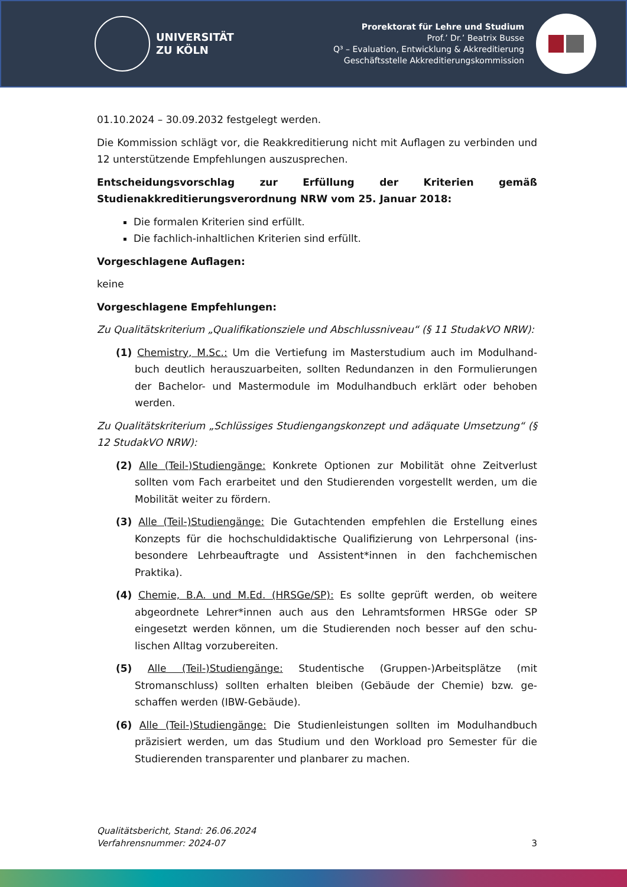UNIVERSITÄT
ZU KÖLN
Prorektorat für Lehre und Studium
Prof.’ Dr.’ Beatrix Busse
Q³ – Evaluation, Entwicklung & Akkreditierung
Geschäftsstelle Akkreditierungskommission
01.10.2024 – 30.09.2032 festgelegt werden.
Die Kommission schlägt vor, die Reakkreditierung nicht mit Auflagen zu verbinden und 12 unterstützende Empfehlungen auszusprechen.
Entscheidungsvorschlag zur Erfüllung der Kriterien gemäß Studienakkreditie­rungsverordnung NRW vom 25. Januar 2018:
Die formalen Kriterien sind erfüllt.
Die fachlich-inhaltlichen Kriterien sind erfüllt.
Vorgeschlagene Auflagen:
keine
Vorgeschlagene Empfehlungen:
Zu Qualitätskriterium „Qualifikationsziele und Abschlussniveau“ (§ 11 StudakVO NRW):
(1) Chemistry, M.Sc.: Um die Vertiefung im Masterstudium auch im Modulhand­buch deutlich herauszuarbeiten, sollten Redundanzen in den Formulierungen der Bachelor- und Mastermodule im Modulhandbuch erklärt oder behoben werden.
Zu Qualitätskriterium „Schlüssiges Studiengangskonzept und adäquate Umsetzung“ (§ 12 StudakVO NRW):
(2) Alle (Teil-)Studiengänge: Konkrete Optionen zur Mobilität ohne Zeitverlust sollten vom Fach erarbeitet und den Studierenden vorgestellt werden, um die Mobilität weiter zu fördern.
(3) Alle (Teil-)Studiengänge: Die Gutachtenden empfehlen die Erstellung eines Konzepts für die hochschuldidaktische Qualifizierung von Lehrpersonal (ins­besondere Lehrbeauftragte und Assistent*innen in den fachchemischen Praktika).
(4) Chemie, B.A. und M.Ed. (HRSGe/SP): Es sollte geprüft werden, ob weitere abgeordnete Lehrer*innen auch aus den Lehramtsformen HRSGe oder SP eingesetzt werden können, um die Studierenden noch besser auf den schu­lischen Alltag vorzubereiten.
(5) Alle (Teil-)Studiengänge: Studentische (Gruppen-)Arbeitsplätze (mit Stromanschluss) sollten erhalten bleiben (Gebäude der Chemie) bzw. ge­schaffen werden (IBW-Gebäude).
(6) Alle (Teil-)Studiengänge: Die Studienleistungen sollten im Modulhandbuch präzisiert werden, um das Studium und den Workload pro Semester für die Studierenden transparenter und planbarer zu machen.
Qualitätsbericht, Stand: 26.06.2024
Verfahrensnummer: 2024-07
3